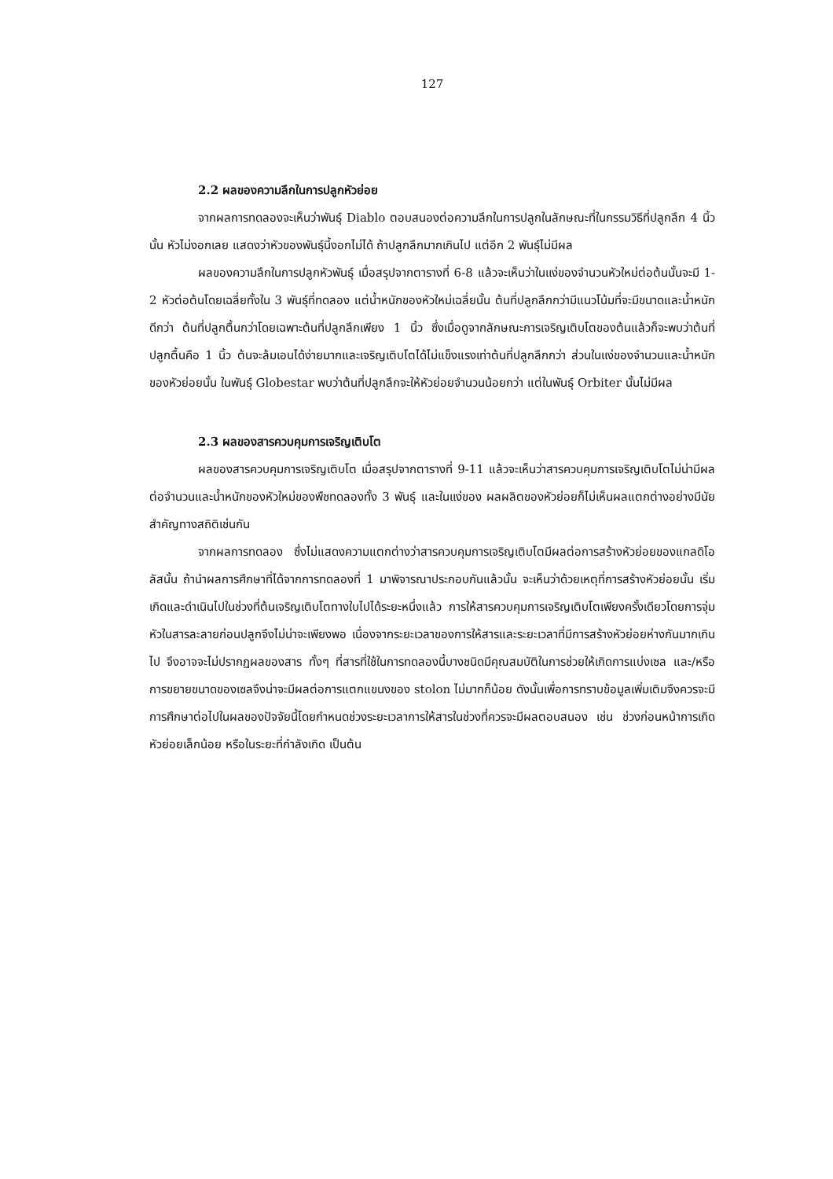127
2.2 ผลของความลึกในการปลูกหัวย่อย
จากผลการทดลองจะเห็นว่าพันธุ์ Diablo ตอบสนองต่อความลึกในการปลูกในลักษณะที่ในกรรมวิธีที่ปลูกลึก 4 นิ้วนั้น หัวไม่งอกเลย แสดงว่าหัวของพันธุ์นี้งอกไม่ได้ ถ้าปลูกลึกมากเกินไป แต่อีก 2 พันธุ์ไม่มีผล
ผลของความลึกในการปลูกหัวพันธุ์ เมื่อสรุปจากตารางที่ 6-8 แล้วจะเห็นว่าในแง่ของจำนวนหัวใหม่ต่อต้นนั้นจะมี 1-2 หัวต่อต้นโดยเฉลี่ยทั้งใน 3 พันธุ์ที่ทดลอง แต่น้ำหนักของหัวใหม่เฉลี่ยนั้น ต้นที่ปลูกลึกกว่ามีแนวโน้มที่จะมีขนาดและน้ำหนักดีกว่า ต้นที่ปลูกตื้นกว่าโดยเฉพาะต้นที่ปลูกลึกเพียง 1 นิ้ว ซึ่งเมื่อดูจากลักษณะการเจริญเติบโตของต้นแล้วก็จะพบว่าต้นที่ปลูกตื้นคือ 1 นิ้ว ต้นจะล้มเอนได้ง่ายมากและเจริญเติบโตได้ไม่แข็งแรงเท่าต้นที่ปลูกลึกกว่า ส่วนในแง่ของจำนวนและน้ำหนักของหัวย่อยนั้น ในพันธุ์ Globestar พบว่าต้นที่ปลูกลึกจะให้หัวย่อยจำนวนน้อยกว่า แต่ในพันธุ์ Orbiter นั้นไม่มีผล
2.3 ผลของสารควบคุมการเจริญเติบโต
ผลของสารควบคุมการเจริญเติบโต เมื่อสรุปจากตารางที่ 9-11 แล้วจะเห็นว่าสารควบคุมการเจริญเติบโตไม่น่ามีผลต่อจำนวนและน้ำหนักของหัวใหม่ของพืชทดลองทั้ง 3 พันธุ์ และในแง่ของ ผลผลิตของหัวย่อยก็ไม่เห็นผลแตกต่างอย่างมีนัยสำคัญทางสถิติเช่นกัน
จากผลการทดลอง ซึ่งไม่แสดงความแตกต่างว่าสารควบคุมการเจริญเติบโตมีผลต่อการสร้างหัวย่อยของแกลดิโอลัสนั้น ถ้านำผลการศึกษาที่ได้จากการทดลองที่ 1 มาพิจารณาประกอบกันแล้วนั้น จะเห็นว่าด้วยเหตุที่การสร้างหัวย่อยนั้น เริ่มเกิดและดำเนินไปในช่วงที่ต้นเจริญเติบโตทางใบไปได้ระยะหนึ่งแล้ว การให้สารควบคุมการเจริญเติบโตเพียงครั้งเดียวโดยการจุ่มหัวในสารละลายก่อนปลูกจึงไม่น่าจะเพียงพอ เนื่องจากระยะเวลาของการให้สารและระยะเวลาที่มีการสร้างหัวย่อยห่างกันมากเกินไป จึงอาจจะไม่ปรากฏผลของสาร ทั้งๆ ที่สารที่ใช้ในการทดลองนี้บางชนิดมีคุณสมบัติในการช่วยให้เกิดการแบ่งเซล และ/หรือ การขยายขนาดของเซลจึงน่าจะมีผลต่อการแตกแขนงของ stolon ไม่มากก็น้อย ดังนั้นเพื่อการทราบข้อมูลเพิ่มเติมจึงควรจะมีการศึกษาต่อไปในผลของปัจจัยนี้โดยกำหนดช่วงระยะเวลาการให้สารในช่วงที่ควรจะมีผลตอบสนอง เช่น ช่วงก่อนหน้าการเกิดหัวย่อยเล็กน้อย หรือในระยะที่กำลังเกิด เป็นต้น